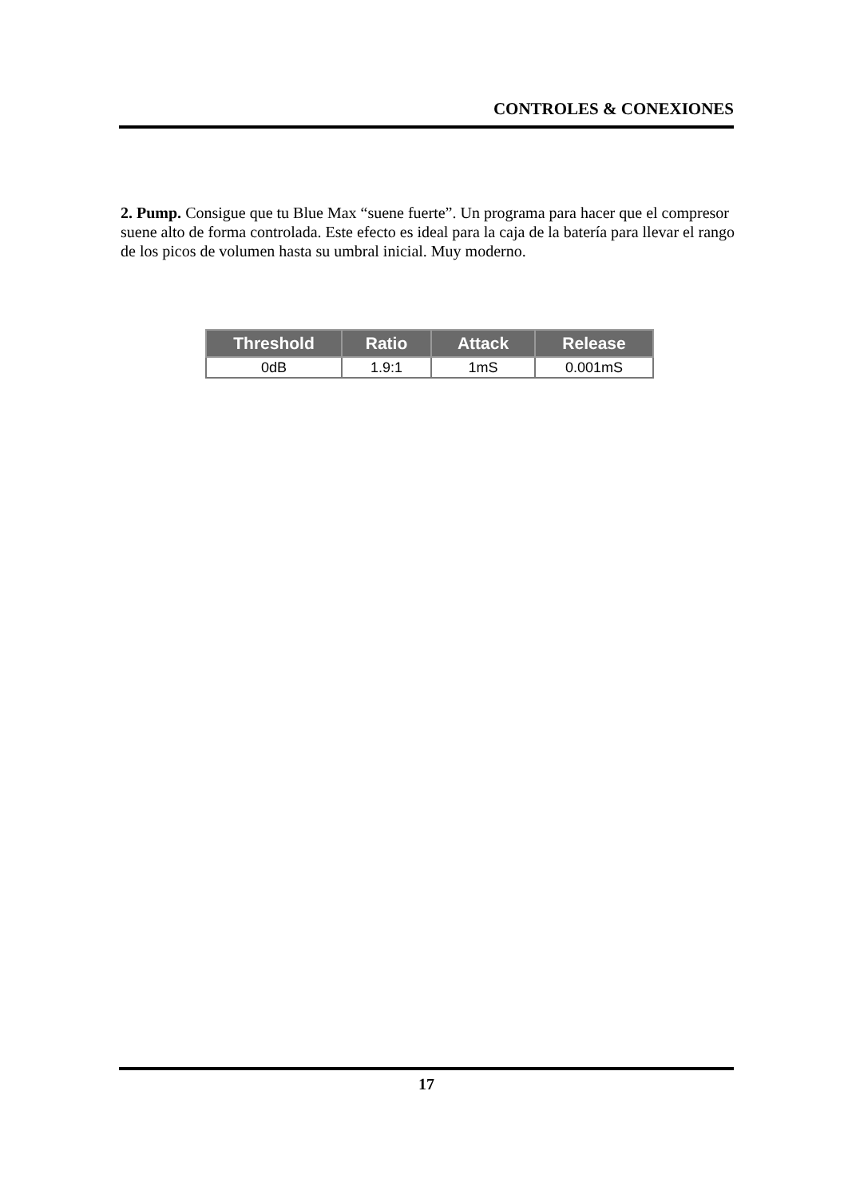CONTROLES & CONEXIONES
2. Pump. Consigue que tu Blue Max “suene fuerte”. Un programa para hacer que el compresor suene alto de forma controlada. Este efecto es ideal para la caja de la batería para llevar el rango de los picos de volumen hasta su umbral inicial. Muy moderno.
| Threshold | Ratio | Attack | Release |
| --- | --- | --- | --- |
| 0dB | 1.9:1 | 1mS | 0.001mS |
17